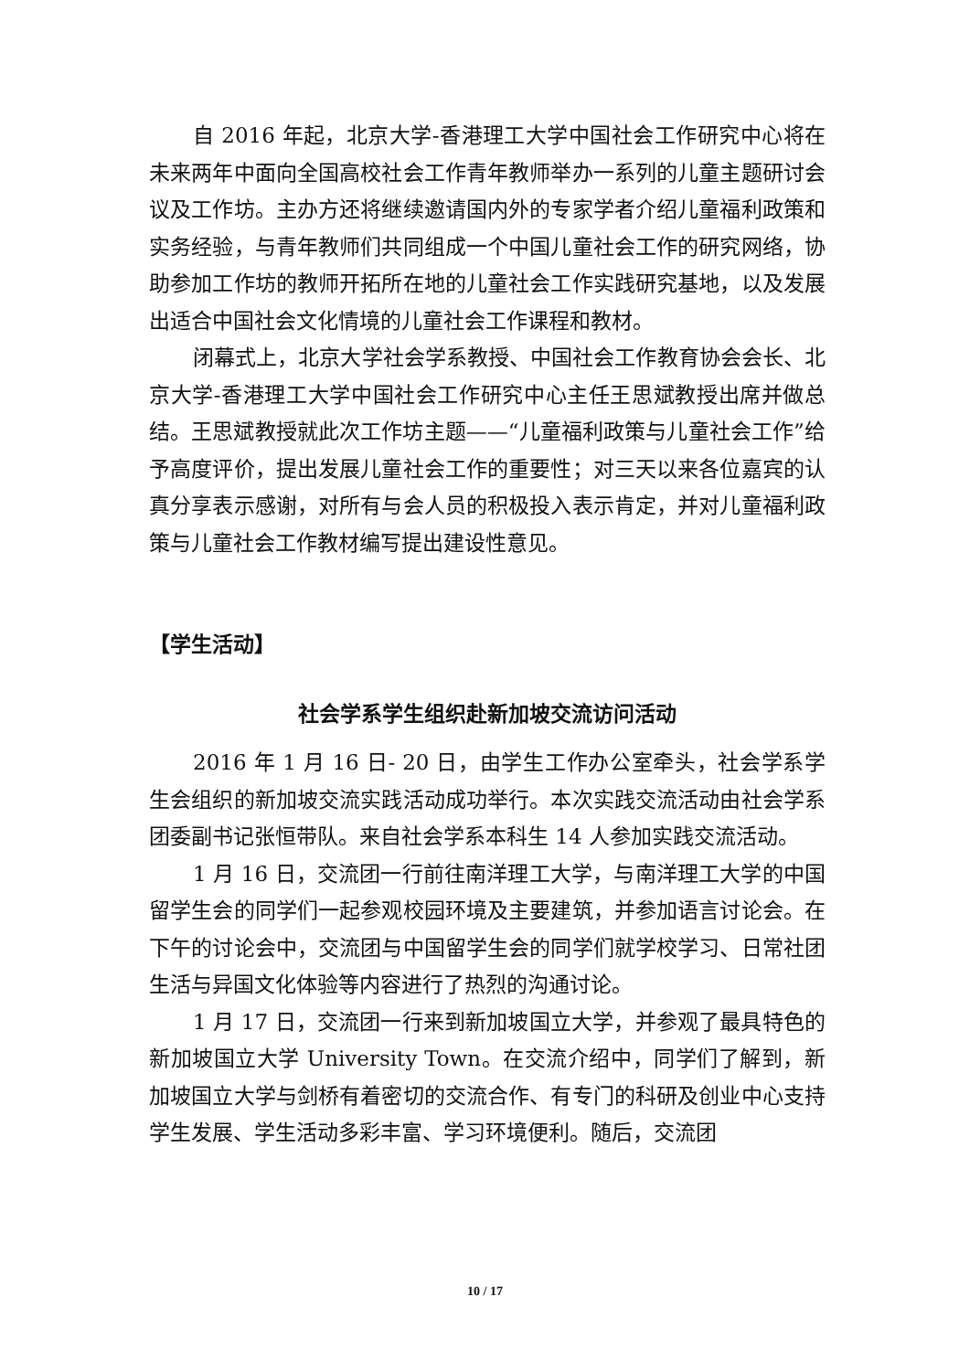自 2016 年起，北京大学-香港理工大学中国社会工作研究中心将在未来两年中面向全国高校社会工作青年教师举办一系列的儿童主题研讨会议及工作坊。主办方还将继续邀请国内外的专家学者介绍儿童福利政策和实务经验，与青年教师们共同组成一个中国儿童社会工作的研究网络，协助参加工作坊的教师开拓所在地的儿童社会工作实践研究基地，以及发展出适合中国社会文化情境的儿童社会工作课程和教材。
闭幕式上，北京大学社会学系教授、中国社会工作教育协会会长、北京大学-香港理工大学中国社会工作研究中心主任王思斌教授出席并做总结。王思斌教授就此次工作坊主题——“儿童福利政策与儿童社会工作”给予高度评价，提出发展儿童社会工作的重要性；对三天以来各位嘉宾的认真分享表示感谢，对所有与会人员的积极投入表示肯定，并对儿童福利政策与儿童社会工作教材编写提出建设性意见。
【学生活动】
社会学系学生组织赴新加坡交流访问活动
2016 年 1 月 16 日- 20 日，由学生工作办公室牵头，社会学系学生会组织的新加坡交流实践活动成功举行。本次实践交流活动由社会学系团委副书记张恒带队。来自社会学系本科生 14 人参加实践交流活动。
1 月 16 日，交流团一行前往南洋理工大学，与南洋理工大学的中国留学生会的同学们一起参观校园环境及主要建筑，并参加语言讨论会。在下午的讨论会中，交流团与中国留学生会的同学们就学校学习、日常社团生活与异国文化体验等内容进行了热烈的沟通讨论。
1 月 17 日，交流团一行来到新加坡国立大学，并参观了最具特色的新加坡国立大学 University Town。在交流介绍中，同学们了解到，新加坡国立大学与剑桥有着密切的交流合作、有专门的科研及创业中心支持学生发展、学生活动多彩丰富、学习环境便利。随后，交流团
10 / 17